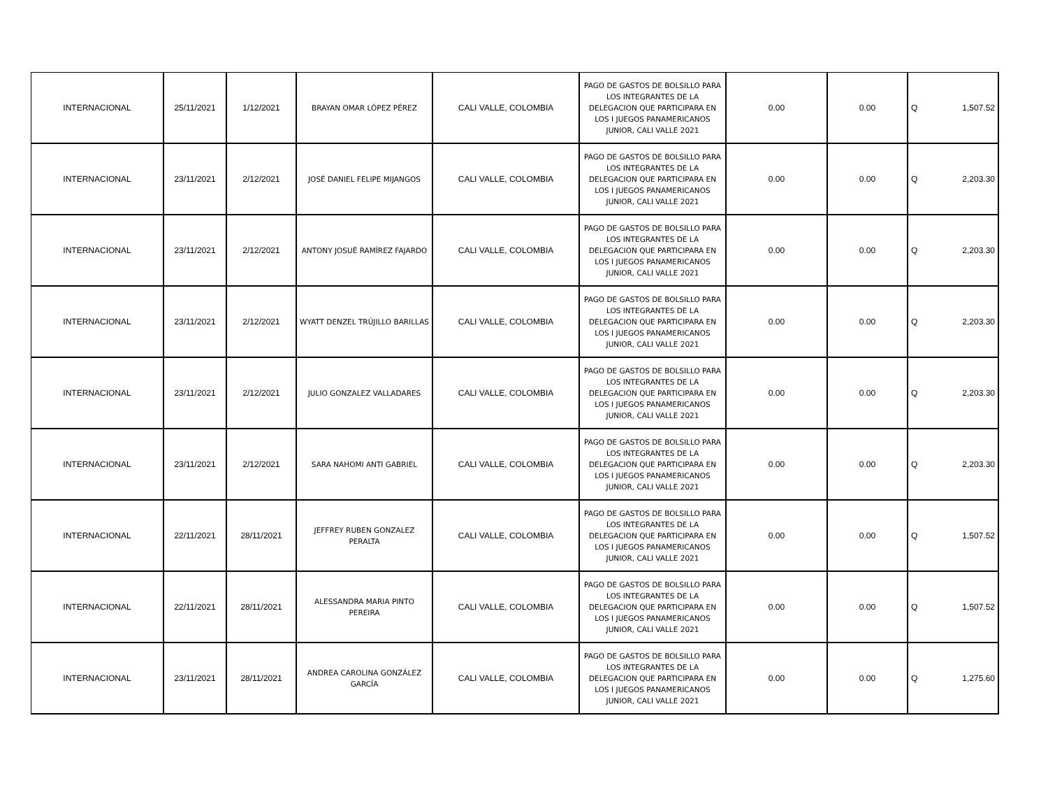| INTERNACIONAL | 25/11/2021 | 1/12/2021 | BRAYAN OMAR LÓPEZ PÉREZ | CALI VALLE, COLOMBIA | PAGO DE GASTOS DE BOLSILLO PARA LOS INTEGRANTES DE LA DELEGACION QUE PARTICIPARA EN LOS I JUEGOS PANAMERICANOS JUNIOR, CALI VALLE 2021 | 0.00 | 0.00 | Q | 1,507.52 |
| INTERNACIONAL | 23/11/2021 | 2/12/2021 | JOSÉ DANIEL FELIPE MIJANGOS | CALI VALLE, COLOMBIA | PAGO DE GASTOS DE BOLSILLO PARA LOS INTEGRANTES DE LA DELEGACION QUE PARTICIPARA EN LOS I JUEGOS PANAMERICANOS JUNIOR, CALI VALLE 2021 | 0.00 | 0.00 | Q | 2,203.30 |
| INTERNACIONAL | 23/11/2021 | 2/12/2021 | ANTONY JOSUÉ RAMÍREZ FAJARDO | CALI VALLE, COLOMBIA | PAGO DE GASTOS DE BOLSILLO PARA LOS INTEGRANTES DE LA DELEGACION QUE PARTICIPARA EN LOS I JUEGOS PANAMERICANOS JUNIOR, CALI VALLE 2021 | 0.00 | 0.00 | Q | 2,203.30 |
| INTERNACIONAL | 23/11/2021 | 2/12/2021 | WYATT DENZEL TRÚJILLO BARILLAS | CALI VALLE, COLOMBIA | PAGO DE GASTOS DE BOLSILLO PARA LOS INTEGRANTES DE LA DELEGACION QUE PARTICIPARA EN LOS I JUEGOS PANAMERICANOS JUNIOR, CALI VALLE 2021 | 0.00 | 0.00 | Q | 2,203.30 |
| INTERNACIONAL | 23/11/2021 | 2/12/2021 | JULIO GONZALEZ VALLADARES | CALI VALLE, COLOMBIA | PAGO DE GASTOS DE BOLSILLO PARA LOS INTEGRANTES DE LA DELEGACION QUE PARTICIPARA EN LOS I JUEGOS PANAMERICANOS JUNIOR, CALI VALLE 2021 | 0.00 | 0.00 | Q | 2,203.30 |
| INTERNACIONAL | 23/11/2021 | 2/12/2021 | SARA NAHOMI ANTI GABRIEL | CALI VALLE, COLOMBIA | PAGO DE GASTOS DE BOLSILLO PARA LOS INTEGRANTES DE LA DELEGACION QUE PARTICIPARA EN LOS I JUEGOS PANAMERICANOS JUNIOR, CALI VALLE 2021 | 0.00 | 0.00 | Q | 2,203.30 |
| INTERNACIONAL | 22/11/2021 | 28/11/2021 | JEFFREY RUBEN GONZALEZ PERALTA | CALI VALLE, COLOMBIA | PAGO DE GASTOS DE BOLSILLO PARA LOS INTEGRANTES DE LA DELEGACION QUE PARTICIPARA EN LOS I JUEGOS PANAMERICANOS JUNIOR, CALI VALLE 2021 | 0.00 | 0.00 | Q | 1,507.52 |
| INTERNACIONAL | 22/11/2021 | 28/11/2021 | ALESSANDRA MARIA PINTO PEREIRA | CALI VALLE, COLOMBIA | PAGO DE GASTOS DE BOLSILLO PARA LOS INTEGRANTES DE LA DELEGACION QUE PARTICIPARA EN LOS I JUEGOS PANAMERICANOS JUNIOR, CALI VALLE 2021 | 0.00 | 0.00 | Q | 1,507.52 |
| INTERNACIONAL | 23/11/2021 | 28/11/2021 | ANDREA CAROLINA GONZÁLEZ GARCÍA | CALI VALLE, COLOMBIA | PAGO DE GASTOS DE BOLSILLO PARA LOS INTEGRANTES DE LA DELEGACION QUE PARTICIPARA EN LOS I JUEGOS PANAMERICANOS JUNIOR, CALI VALLE 2021 | 0.00 | 0.00 | Q | 1,275.60 |